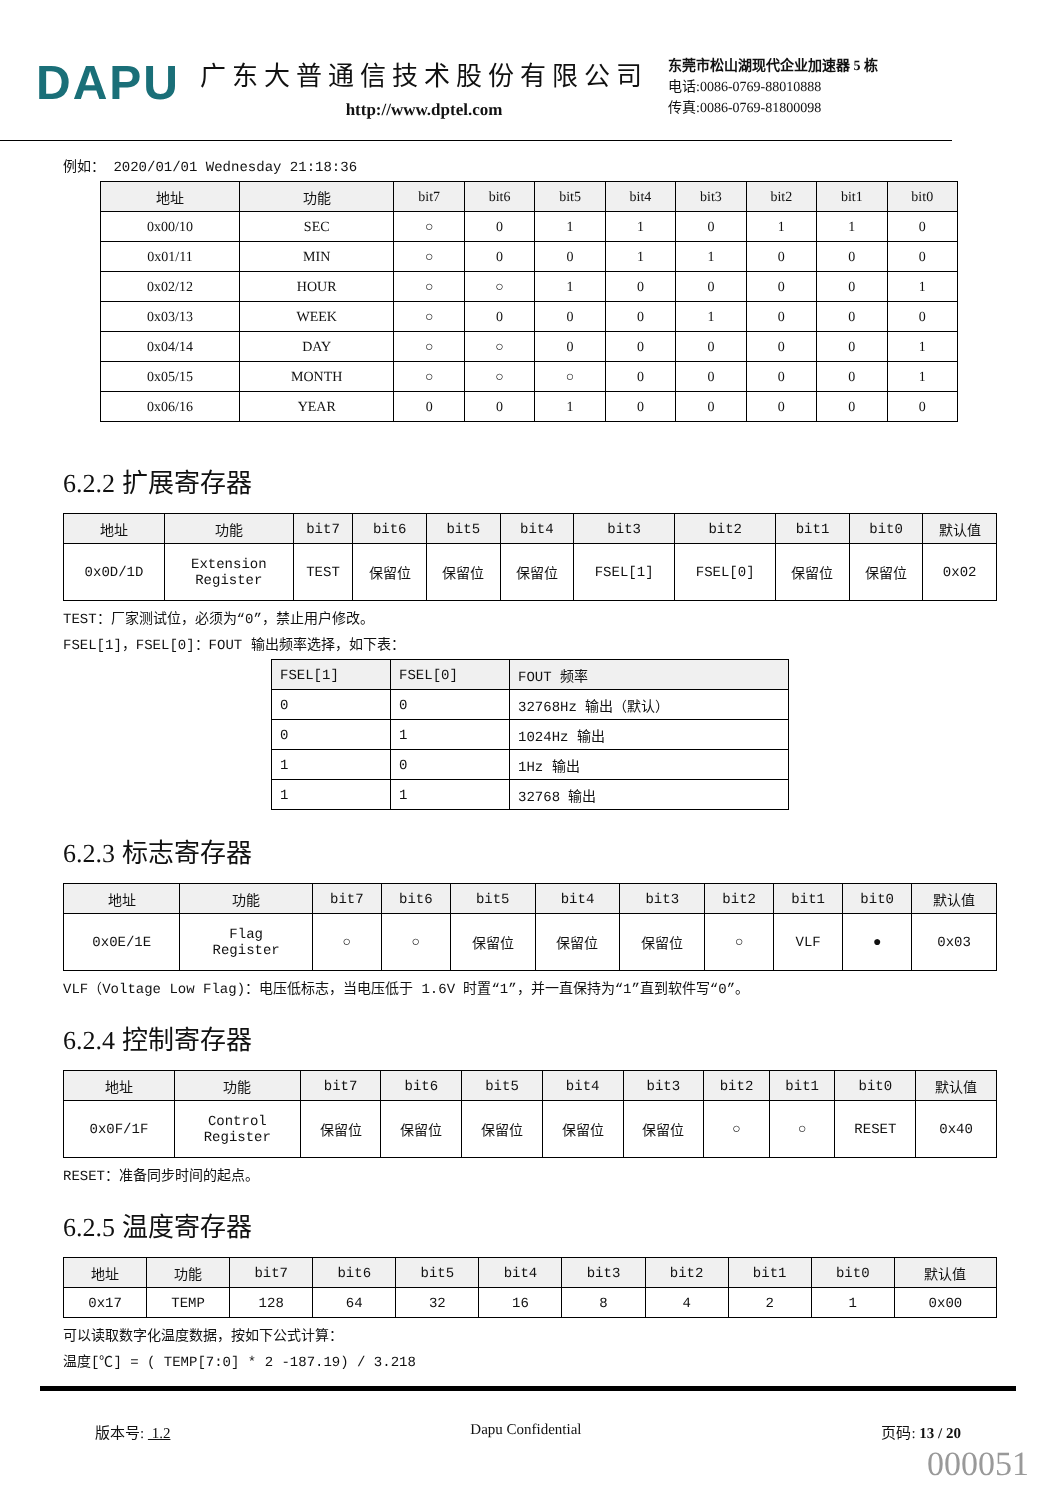DAPU
广东大普通信技术股份有限公司
http://www.dptel.com
东莞市松山湖现代企业加速器 5 栋
电话:0086-0769-88010888
传真:0086-0769-81800098
例如： 2020/01/01 Wednesday 21:18:36
| 地址 | 功能 | bit7 | bit6 | bit5 | bit4 | bit3 | bit2 | bit1 | bit0 |
| --- | --- | --- | --- | --- | --- | --- | --- | --- | --- |
| 0x00/10 | SEC | ○ | 0 | 1 | 1 | 0 | 1 | 1 | 0 |
| 0x01/11 | MIN | ○ | 0 | 0 | 1 | 1 | 0 | 0 | 0 |
| 0x02/12 | HOUR | ○ | ○ | 1 | 0 | 0 | 0 | 0 | 1 |
| 0x03/13 | WEEK | ○ | 0 | 0 | 0 | 1 | 0 | 0 | 0 |
| 0x04/14 | DAY | ○ | ○ | 0 | 0 | 0 | 0 | 0 | 1 |
| 0x05/15 | MONTH | ○ | ○ | ○ | 0 | 0 | 0 | 0 | 1 |
| 0x06/16 | YEAR | 0 | 0 | 1 | 0 | 0 | 0 | 0 | 0 |
6.2.2 扩展寄存器
| 地址 | 功能 | bit7 | bit6 | bit5 | bit4 | bit3 | bit2 | bit1 | bit0 | 默认值 |
| --- | --- | --- | --- | --- | --- | --- | --- | --- | --- | --- |
| 0x0D/1D | Extension Register | TEST | 保留位 | 保留位 | 保留位 | FSEL[1] | FSEL[0] | 保留位 | 保留位 | 0x02 |
TEST：厂家测试位，必须为“0”，禁止用户修改。
FSEL[1]，FSEL[0]：FOUT 输出频率选择，如下表：
| FSEL[1] | FSEL[0] | FOUT 频率 |
| --- | --- | --- |
| 0 | 0 | 32768Hz 输出（默认） |
| 0 | 1 | 1024Hz 输出 |
| 1 | 0 | 1Hz 输出 |
| 1 | 1 | 32768 输出 |
6.2.3 标志寄存器
| 地址 | 功能 | bit7 | bit6 | bit5 | bit4 | bit3 | bit2 | bit1 | bit0 | 默认值 |
| --- | --- | --- | --- | --- | --- | --- | --- | --- | --- | --- |
| 0x0E/1E | Flag Register | ○ | ○ | 保留位 | 保留位 | 保留位 | ○ | VLF | ● | 0x03 |
VLF（Voltage Low Flag)：电压低标志，当电压低于 1.6V 时置“1”，并一直保持为“1”直到软件写“0”。
6.2.4 控制寄存器
| 地址 | 功能 | bit7 | bit6 | bit5 | bit4 | bit3 | bit2 | bit1 | bit0 | 默认值 |
| --- | --- | --- | --- | --- | --- | --- | --- | --- | --- | --- |
| 0x0F/1F | Control Register | 保留位 | 保留位 | 保留位 | 保留位 | 保留位 | ○ | ○ | RESET | 0x40 |
RESET：准备同步时间的起点。
6.2.5 温度寄存器
| 地址 | 功能 | bit7 | bit6 | bit5 | bit4 | bit3 | bit2 | bit1 | bit0 | 默认值 |
| --- | --- | --- | --- | --- | --- | --- | --- | --- | --- | --- |
| 0x17 | TEMP | 128 | 64 | 32 | 16 | 8 | 4 | 2 | 1 | 0x00 |
可以读取数字化温度数据，按如下公式计算：
温度[℃] = ( TEMP[7:0] * 2 -187.19) / 3.218
版本号: 1.2 Dapu Confidential 页码: 13 / 20
000051